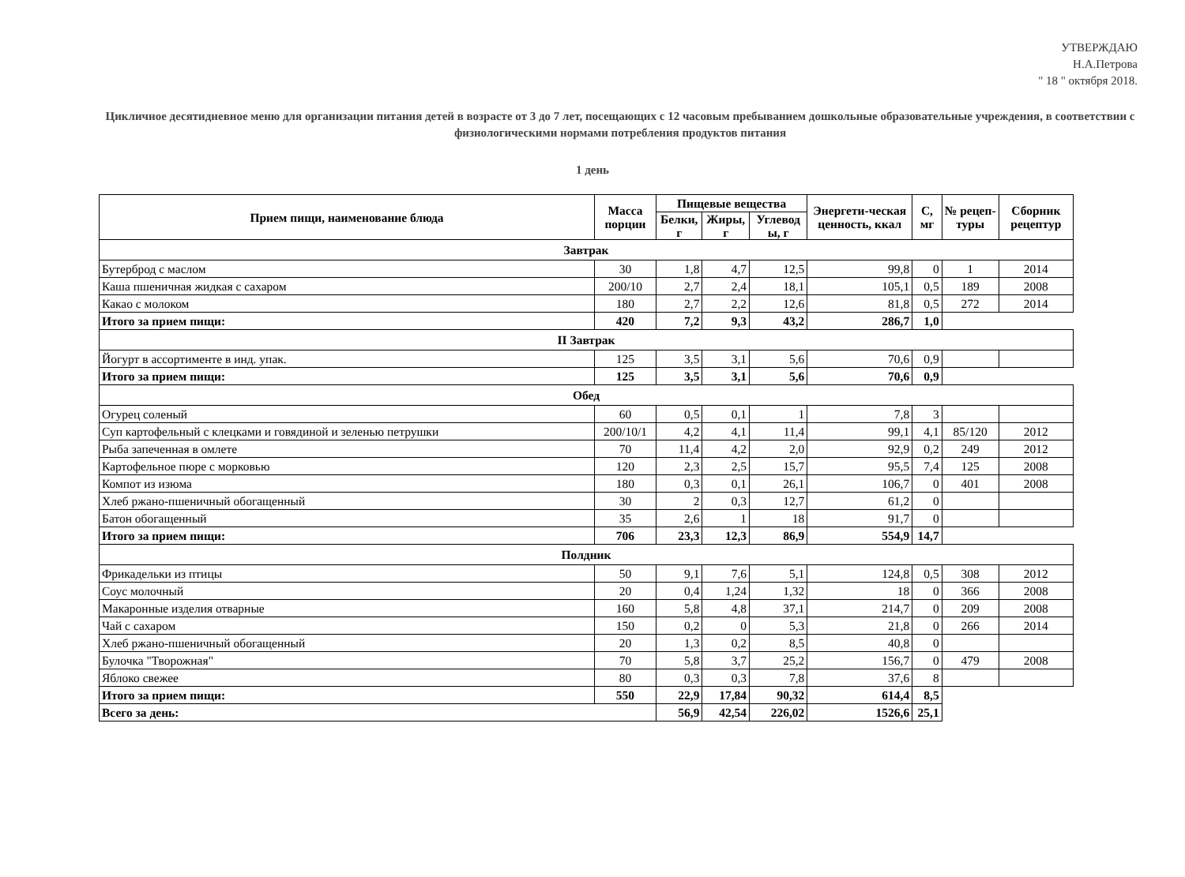УТВЕРЖДАЮ
Н.А.Петрова
" 18 " октября 2018.
Цикличное десятидневное меню для организации питания детей в возрасте от 3 до 7 лет, посещающих с 12 часовым пребыванием дошкольные образовательные учреждения, в соответствии с физиологическими нормами потребления продуктов питания
1 день
| Прием пищи, наименование блюда | Масса порции | Пищевые вещества | | | Энергети-ческая ценность, ккал | С, мг | № рецеп-туры | Сборник рецептур |
| --- | --- | --- | --- | --- | --- | --- | --- | --- |
| | | Белки, г | Жиры, г | Углевод ы, г | | | | |
| Завтрак | | | | | | | | |
| Бутерброд с маслом | 30 | 1,8 | 4,7 | 12,5 | 99,8 | 0 | 1 | 2014 |
| Каша пшеничная жидкая с сахаром | 200/10 | 2,7 | 2,4 | 18,1 | 105,1 | 0,5 | 189 | 2008 |
| Какао с молоком | 180 | 2,7 | 2,2 | 12,6 | 81,8 | 0,5 | 272 | 2014 |
| Итого за прием пищи: | 420 | 7,2 | 9,3 | 43,2 | 286,7 | 1,0 | | |
| II Завтрак | | | | | | | | |
| Йогурт в ассортименте в инд. упак. | 125 | 3,5 | 3,1 | 5,6 | 70,6 | 0,9 | | |
| Итого за прием пищи: | 125 | 3,5 | 3,1 | 5,6 | 70,6 | 0,9 | | |
| Обед | | | | | | | | |
| Огурец соленый | 60 | 0,5 | 0,1 | 1 | 7,8 | 3 | | |
| Суп картофельный с клецками и говядиной и зеленью петрушки | 200/10/1 | 4,2 | 4,1 | 11,4 | 99,1 | 4,1 | 85/120 | 2012 |
| Рыба запеченная в омлете | 70 | 11,4 | 4,2 | 2,0 | 92,9 | 0,2 | 249 | 2012 |
| Картофельное пюре с морковью | 120 | 2,3 | 2,5 | 15,7 | 95,5 | 7,4 | 125 | 2008 |
| Компот из изюма | 180 | 0,3 | 0,1 | 26,1 | 106,7 | 0 | 401 | 2008 |
| Хлеб ржано-пшеничный обогащенный | 30 | 2 | 0,3 | 12,7 | 61,2 | 0 | | |
| Батон обогащенный | 35 | 2,6 | 1 | 18 | 91,7 | 0 | | |
| Итого за прием пищи: | 706 | 23,3 | 12,3 | 86,9 | 554,9 | 14,7 | | |
| Полдник | | | | | | | | |
| Фрикадельки из птицы | 50 | 9,1 | 7,6 | 5,1 | 124,8 | 0,5 | 308 | 2012 |
| Соус молочный | 20 | 0,4 | 1,24 | 1,32 | 18 | 0 | 366 | 2008 |
| Макаронные изделия отварные | 160 | 5,8 | 4,8 | 37,1 | 214,7 | 0 | 209 | 2008 |
| Чай с сахаром | 150 | 0,2 | 0 | 5,3 | 21,8 | 0 | 266 | 2014 |
| Хлеб ржано-пшеничный обогащенный | 20 | 1,3 | 0,2 | 8,5 | 40,8 | 0 | | |
| Булочка "Творожная" | 70 | 5,8 | 3,7 | 25,2 | 156,7 | 0 | 479 | 2008 |
| Яблоко свежее | 80 | 0,3 | 0,3 | 7,8 | 37,6 | 8 | | |
| Итого за прием пищи: | 550 | 22,9 | 17,84 | 90,32 | 614,4 | 8,5 | | |
| Всего за день: | | 56,9 | 42,54 | 226,02 | 1526,6 | 25,1 | | |